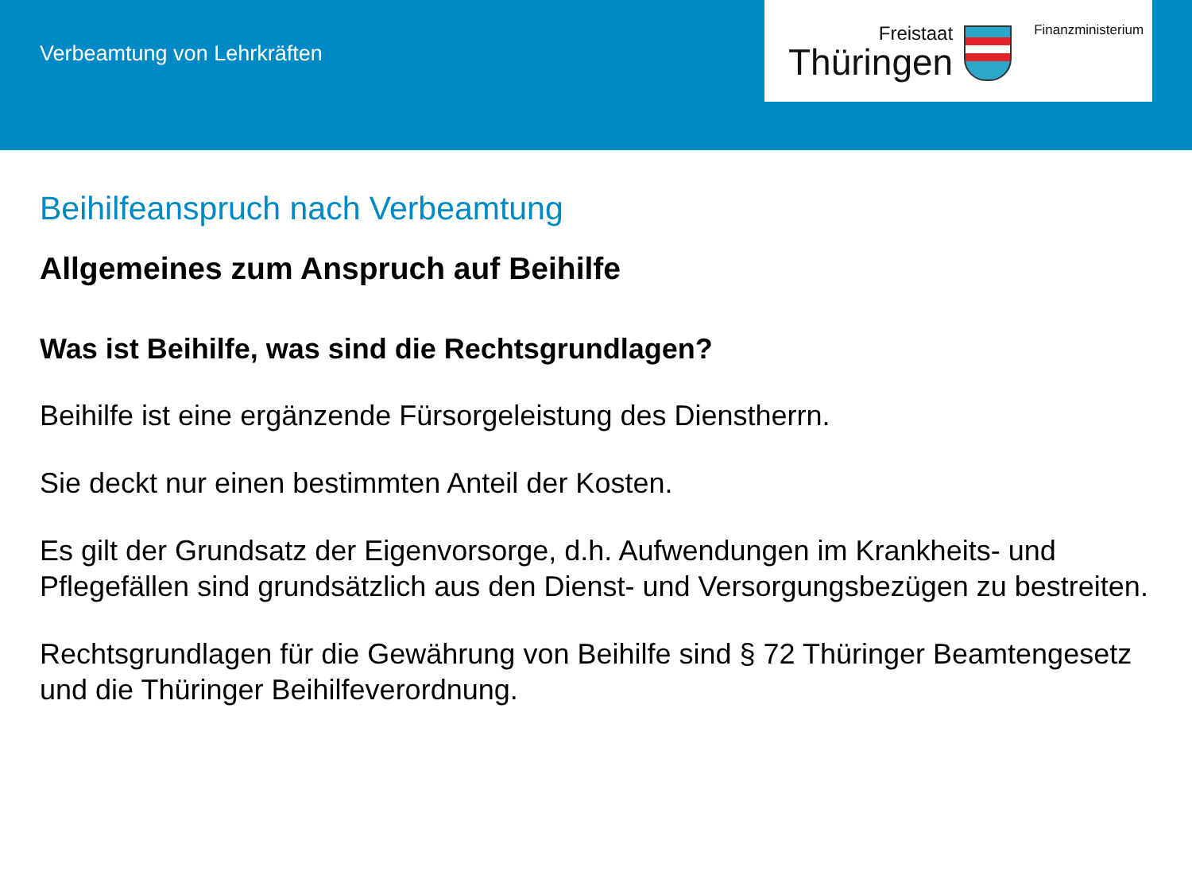Verbeamtung von Lehrkräften
Freistaat
Thüringen
Finanzministerium
Beihilfeanspruch nach Verbeamtung
Allgemeines zum Anspruch auf Beihilfe
Was ist Beihilfe, was sind die Rechtsgrundlagen?
Beihilfe ist eine ergänzende Fürsorgeleistung des Dienstherrn.
Sie deckt nur einen bestimmten Anteil der Kosten.
Es gilt der Grundsatz der Eigenvorsorge, d.h. Aufwendungen im Krankheits- und Pflegefällen sind grundsätzlich aus den Dienst- und Versorgungsbezügen zu bestreiten.
Rechtsgrundlagen für die Gewährung von Beihilfe sind § 72 Thüringer Beamtengesetz und die Thüringer Beihilfeverordnung.